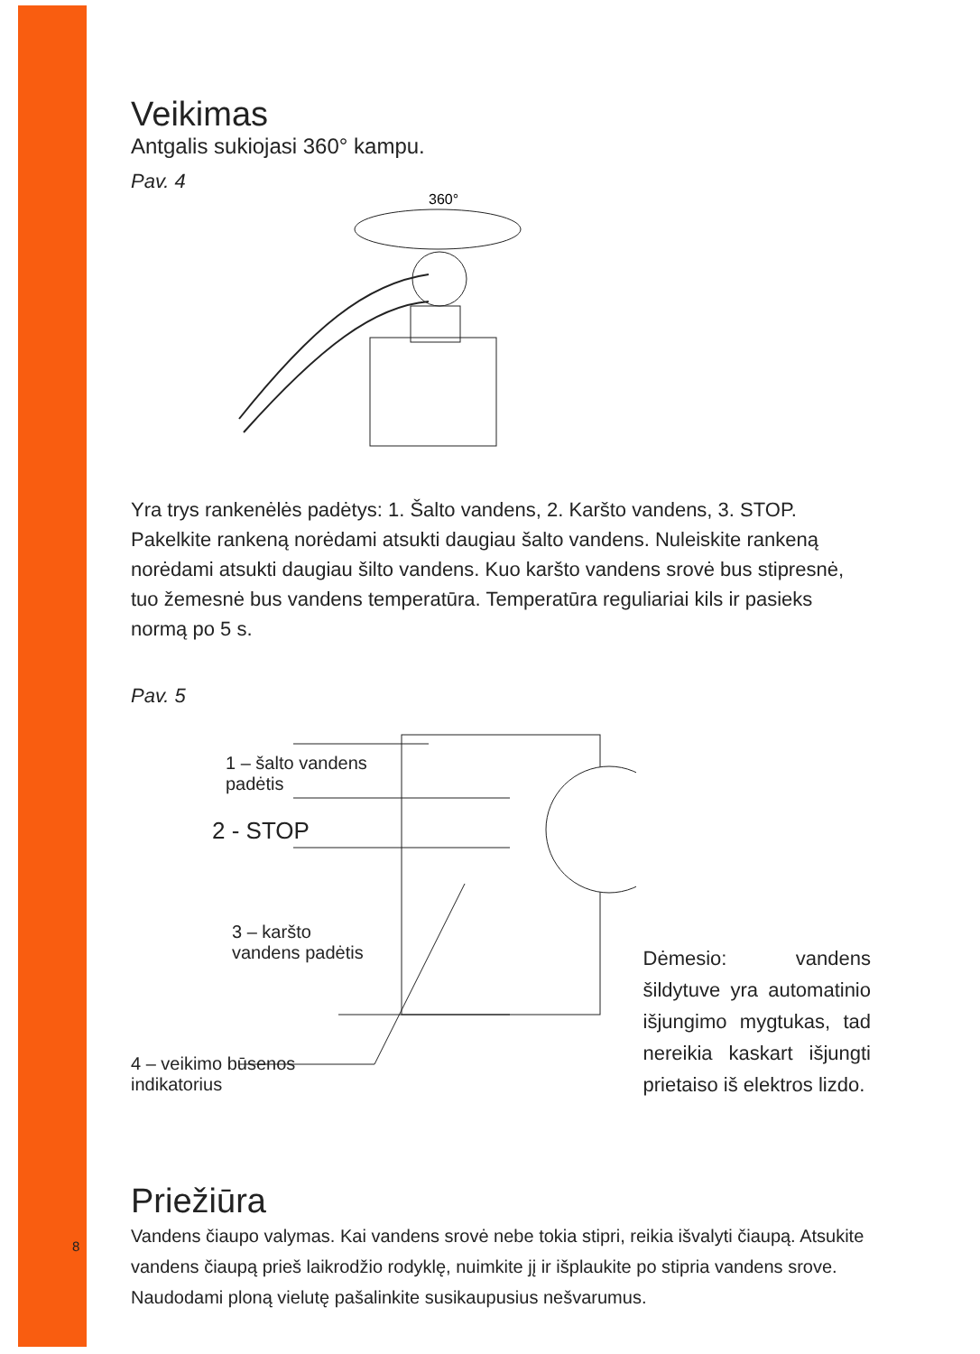Veikimas
Antgalis sukiojasi 360° kampu.
Pav. 4
360°
Yra trys rankenėlės padėtys: 1. Šalto vandens, 2. Karšto vandens, 3. STOP. Pakelkite rankeną norėdami atsukti daugiau šalto vandens. Nuleiskite rankeną norėdami atsukti daugiau šilto vandens. Kuo karšto vandens srovė bus stipresnė, tuo žemesnė bus vandens temperatūra. Temperatūra reguliariai kils ir pasieks normą po 5 s.
Pav. 5
1 – šalto vandens
padėtis
2 - STOP
3 – karšto
vandens padėtis
4 – veikimo būsenos
indikatorius
Dėmesio: vandens šildytuve yra automatinio išjungimo mygtukas, tad nereikia kaskart išjungti prietaiso iš elektros lizdo.
Priežiūra
Vandens čiaupo valymas. Kai vandens srovė nebe tokia stipri, reikia išvalyti čiaupą. Atsukite vandens čiaupą prieš laikrodžio rodyklę, nuimkite jį ir išplaukite po stipria vandens srove. Naudodami ploną vielutę pašalinkite susikaupusius nešvarumus.
8